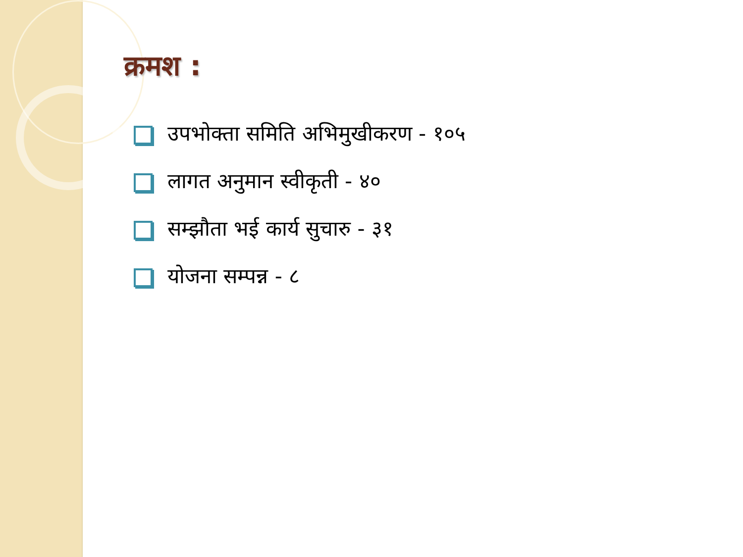क्रमश :
उपभोक्ता समिति अभिमुखीकरण - १०५
लागत अनुमान स्वीकृती - ४०
सम्झौता भई कार्य सुचारु - ३१
योजना सम्पन्न - ८